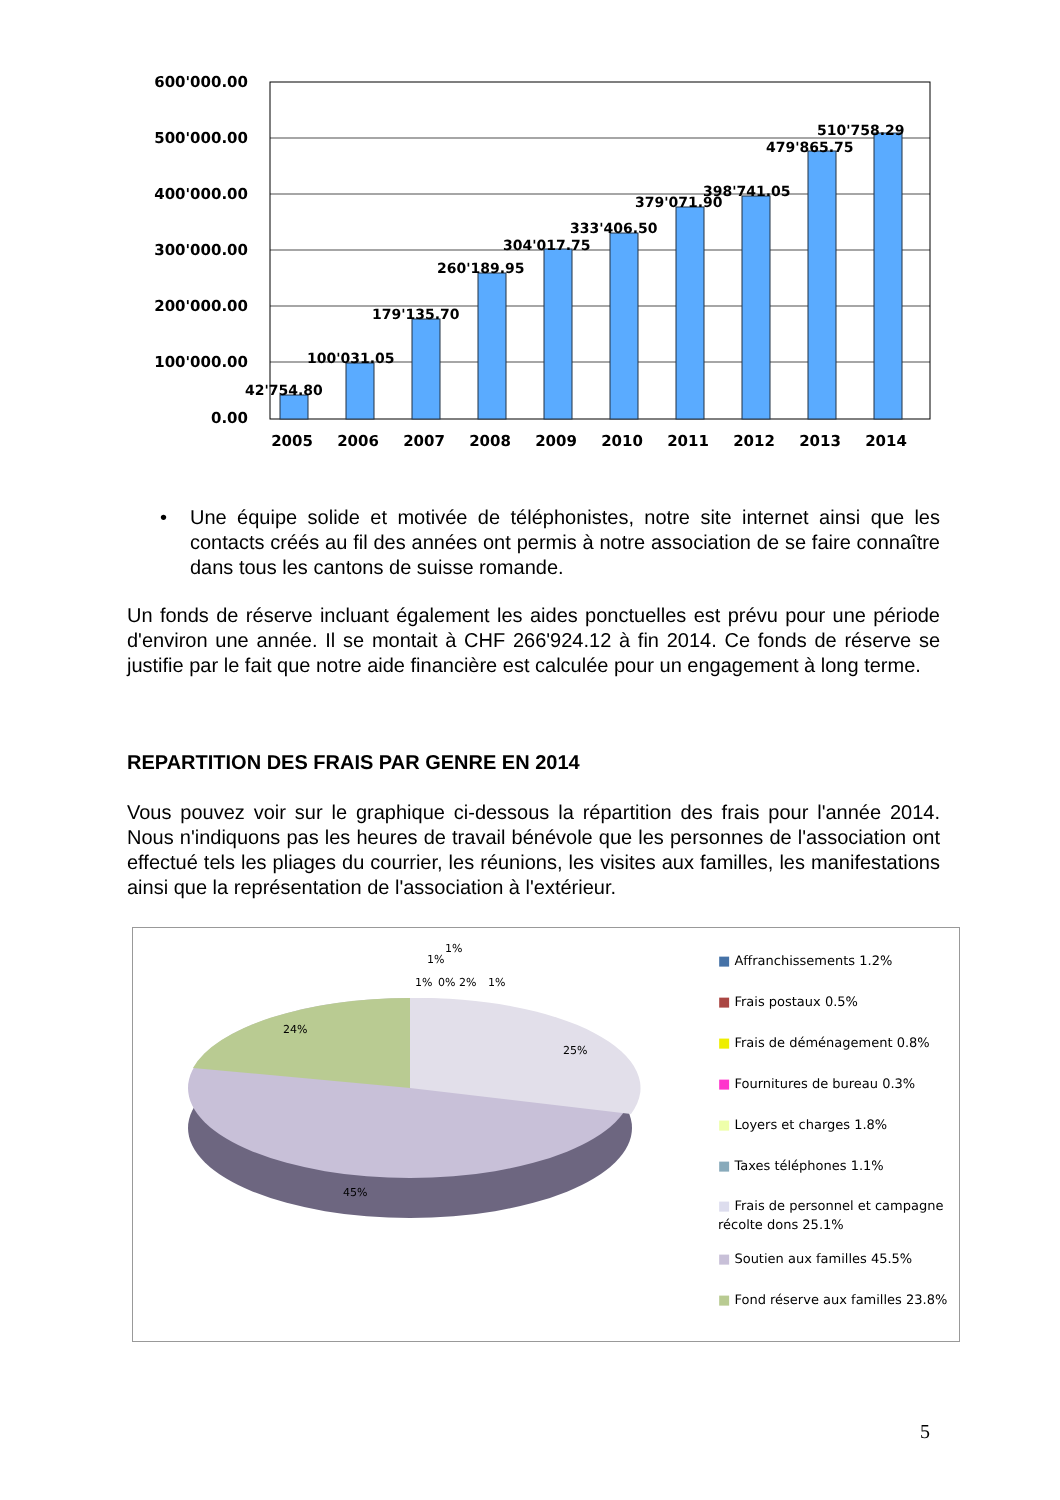600'000.00
500'000.00
400'000.00
300'000.00
200'000.00
100'000.00
0.00
42'754.80
100'031.05
179'135.70
260'189.95
304'017.75
333'406.50
379'071.90
398'741.05
479'865.75
510'758.29
2005
2006
2007
2008
2009
2010
2011
2012
2013
2014
• Une équipe solide et motivée de téléphonistes, notre site internet ainsi que les contacts créés au fil des années ont permis à notre association de se faire connaître dans tous les cantons de suisse romande.
Un fonds de réserve incluant également les aides ponctuelles est prévu pour une période d'environ une année. Il se montait à CHF 266'924.12 à fin 2014. Ce fonds de réserve se justifie par le fait que notre aide financière est calculée pour un engagement à long terme.
REPARTITION DES FRAIS PAR GENRE EN 2014
Vous pouvez voir sur le graphique ci-dessous la répartition des frais pour l'année 2014. Nous n'indiquons pas les heures de travail bénévole que les personnes de l'association ont effectué tels les pliages du courrier, les réunions, les visites aux familles, les manifestations ainsi que la représentation de l'association à l'extérieur.
1%
0% 2%
1%
1%
1%
24%
25%
45%
■ Affranchissements 1.2%
■ Frais postaux 0.5%
■ Frais de déménagement 0.8%
■ Fournitures de bureau 0.3%
■ Loyers et charges 1.8%
■ Taxes téléphones 1.1%
■ Frais de personnel et campagne récolte dons 25.1%
■ Soutien aux familles 45.5%
■ Fond réserve aux familles 23.8%
5